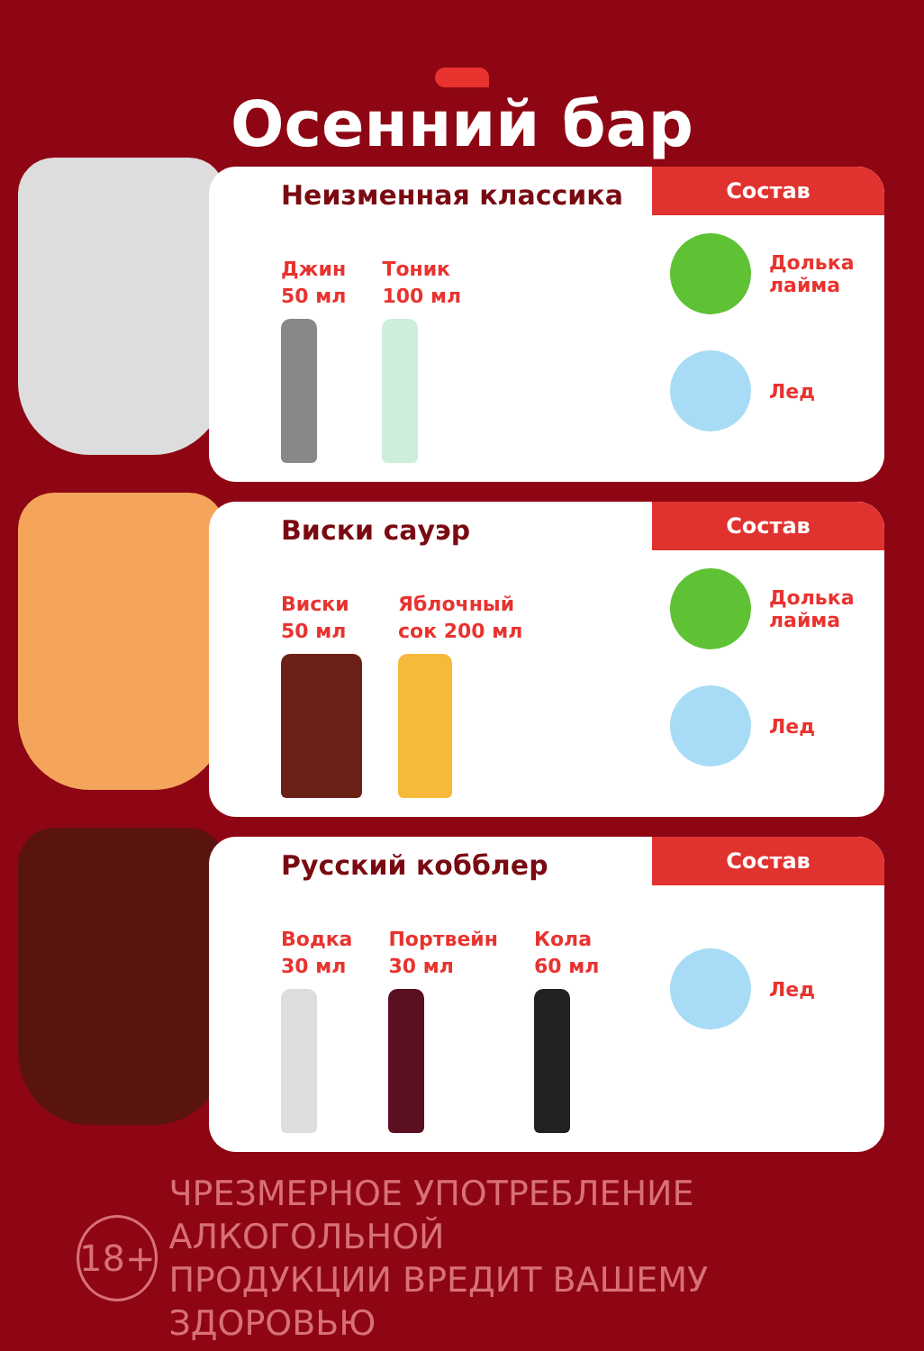Осенний бар
Неизменная классика
Джин
50 мл
Тоник
100 мл
Состав
Долька лайма
Лед
Виски сауэр
Виски
50 мл
Яблочный
сок 200 мл
Состав
Долька лайма
Лед
Русский кобблер
Водка
30 мл
Портвейн
30 мл
Кола
60 мл
Состав
Лед
18+
ЧРЕЗМЕРНОЕ УПОТРЕБЛЕНИЕ АЛКОГОЛЬНОЙ
ПРОДУКЦИИ ВРЕДИТ ВАШЕМУ ЗДОРОВЬЮ